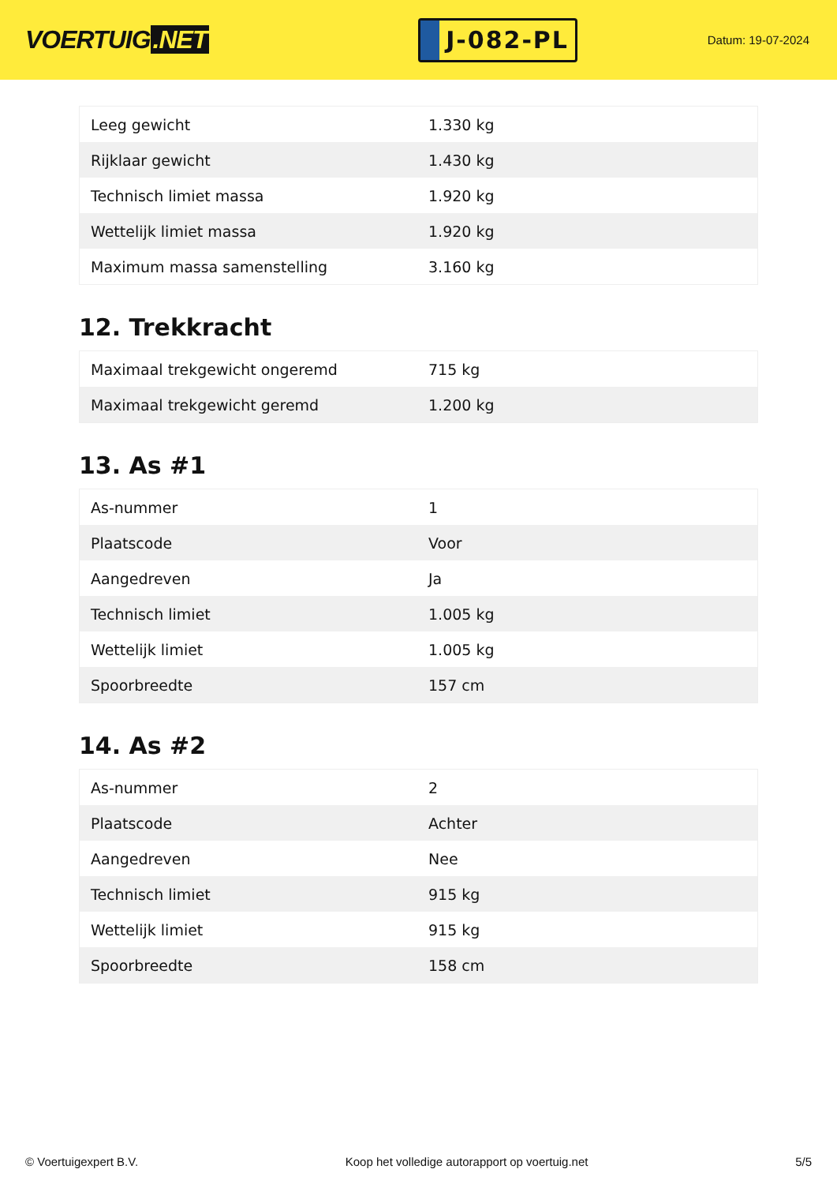VOERTUIG.NET
J-082-PL
Datum: 19-07-2024
| Leeg gewicht | 1.330 kg |
| Rijklaar gewicht | 1.430 kg |
| Technisch limiet massa | 1.920 kg |
| Wettelijk limiet massa | 1.920 kg |
| Maximum massa samenstelling | 3.160 kg |
12. Trekkracht
| Maximaal trekgewicht ongeremd | 715 kg |
| Maximaal trekgewicht geremd | 1.200 kg |
13. As #1
| As-nummer | 1 |
| Plaatscode | Voor |
| Aangedreven | Ja |
| Technisch limiet | 1.005 kg |
| Wettelijk limiet | 1.005 kg |
| Spoorbreedte | 157 cm |
14. As #2
| As-nummer | 2 |
| Plaatscode | Achter |
| Aangedreven | Nee |
| Technisch limiet | 915 kg |
| Wettelijk limiet | 915 kg |
| Spoorbreedte | 158 cm |
© Voertuigexpert B.V. Koop het volledige autorapport op voertuig.net 5/5